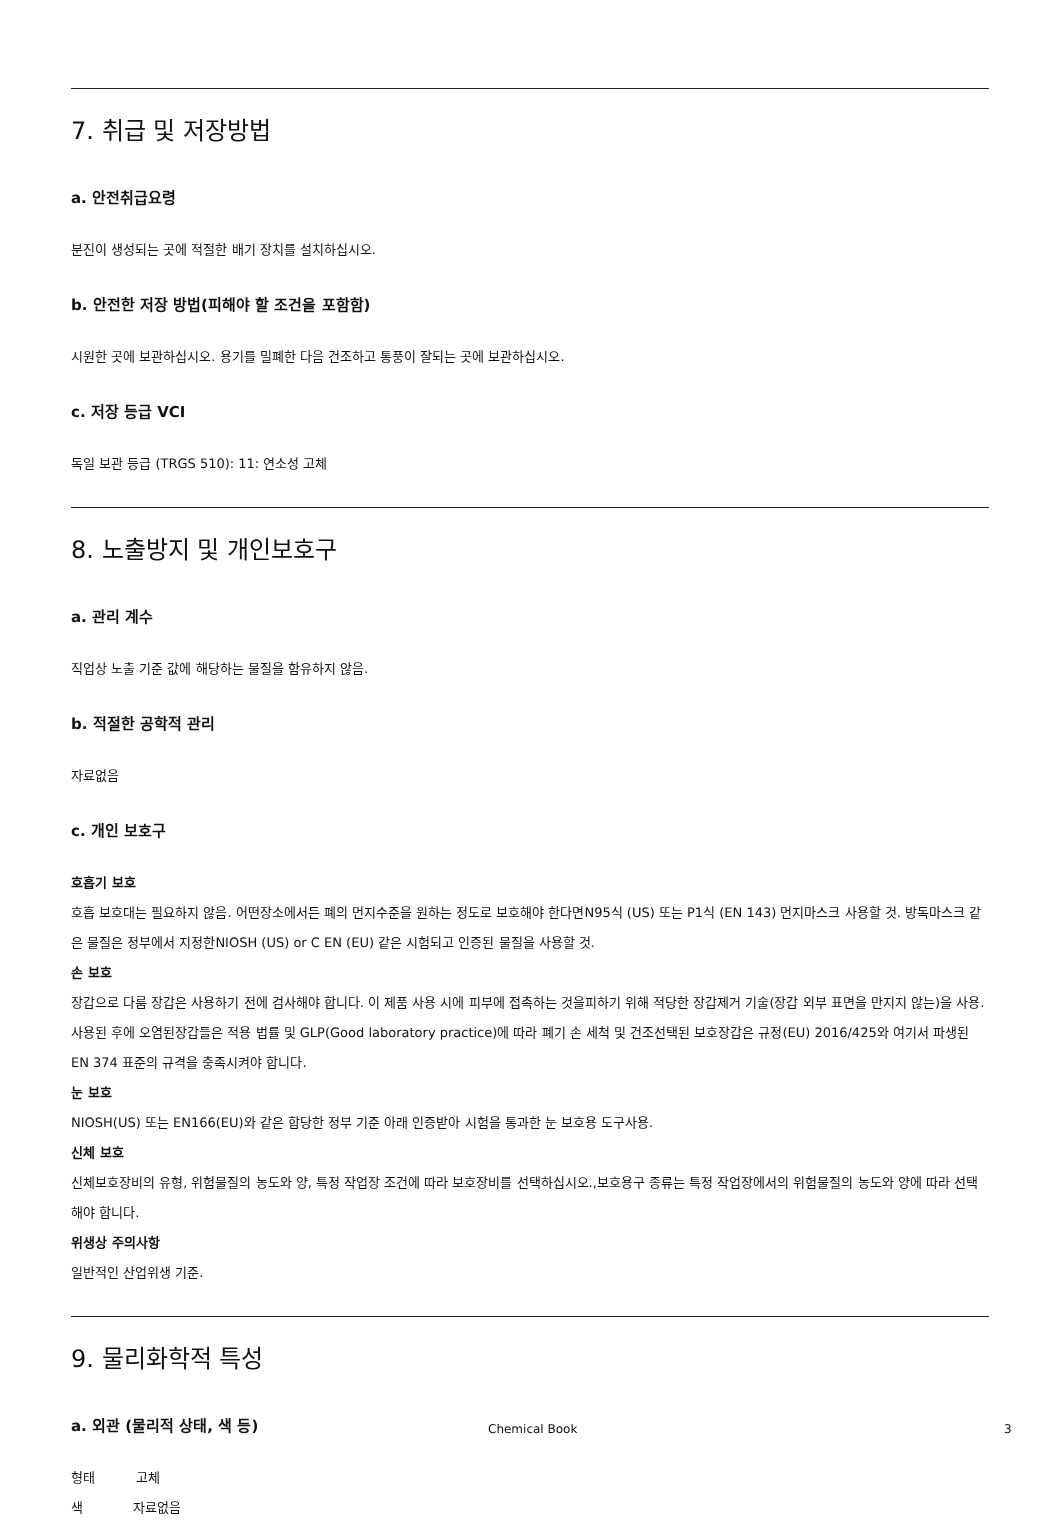7. 취급 및 저장방법
a. 안전취급요령
분진이 생성되는 곳에 적절한 배기 장치를 설치하십시오.
b. 안전한 저장 방법(피해야 할 조건을 포함함)
시원한 곳에 보관하십시오. 용기를 밀폐한 다음 건조하고 통풍이 잘되는 곳에 보관하십시오.
c. 저장 등급 VCI
독일 보관 등급 (TRGS 510): 11: 연소성 고체
8. 노출방지 및 개인보호구
a. 관리 계수
직업상 노출 기준 값에 해당하는 물질을 함유하지 않음.
b. 적절한 공학적 관리
자료없음
c. 개인 보호구
호흡기 보호
호흡 보호대는 필요하지 않음. 어떤장소에서든 폐의 먼지수준을 원하는 정도로 보호해야 한다면N95식 (US) 또는 P1식 (EN 143) 먼지마스크 사용할 것. 방독마스크 같은 물질은 정부에서 지정한NIOSH (US) or C EN (EU) 같은 시험되고 인증된 물질을 사용할 것.
손 보호
장갑으로 다룸 장갑은 사용하기 전에 검사해야 합니다. 이 제품 사용 시에 피부에 접촉하는 것을피하기 위해 적당한 장갑제거 기술(장갑 외부 표면을 만지지 않는)을 사용. 사용된 후에 오염된장갑들은 적용 법률 및 GLP(Good laboratory practice)에 따라 폐기 손 세척 및 건조선택된 보호장갑은 규정(EU) 2016/425와 여기서 파생된 EN 374 표준의 규격을 충족시켜야 합니다.
눈 보호
NIOSH(US) 또는 EN166(EU)와 같은 합당한 정부 기준 아래 인증받아 시험을 통과한 눈 보호용 도구사용.
신체 보호
신체보호장비의 유형, 위험물질의 농도와 양, 특정 작업장 조건에 따라 보호장비를 선택하십시오.,보호용구 종류는 특정 작업장에서의 위험물질의 농도와 양에 따라 선택해야 합니다.
위생상 주의사항
일반적인 산업위생 기준.
9. 물리화학적 특성
a. 외관 (물리적 상태, 색 등)
형태 고체
색 자료없음
Chemical Book 3